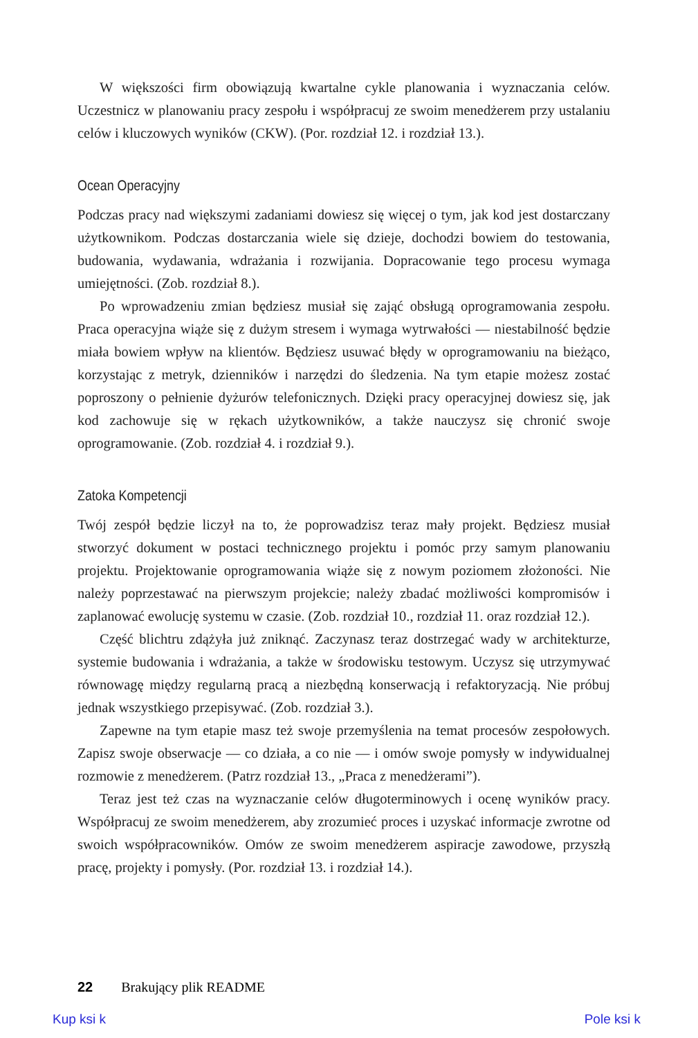W większości firm obowiązują kwartalne cykle planowania i wyznaczania celów. Uczestnicz w planowaniu pracy zespołu i współpracuj ze swoim menedżerem przy ustalaniu celów i kluczowych wyników (CKW). (Por. rozdział 12. i rozdział 13.).
Ocean Operacyjny
Podczas pracy nad większymi zadaniami dowiesz się więcej o tym, jak kod jest dostarczany użytkownikom. Podczas dostarczania wiele się dzieje, dochodzi bowiem do testowania, budowania, wydawania, wdrażania i rozwijania. Dopracowanie tego procesu wymaga umiejętności. (Zob. rozdział 8.).
Po wprowadzeniu zmian będziesz musiał się zająć obsługą oprogramowania zespołu. Praca operacyjna wiąże się z dużym stresem i wymaga wytrwałości — niestabilność będzie miała bowiem wpływ na klientów. Będziesz usuwać błędy w oprogramowaniu na bieżąco, korzystając z metryk, dzienników i narzędzi do śledzenia. Na tym etapie możesz zostać poproszony o pełnienie dyżurów telefonicznych. Dzięki pracy operacyjnej dowiesz się, jak kod zachowuje się w rękach użytkowników, a także nauczysz się chronić swoje oprogramowanie. (Zob. rozdział 4. i rozdział 9.).
Zatoka Kompetencji
Twój zespół będzie liczył na to, że poprowadzisz teraz mały projekt. Będziesz musiał stworzyć dokument w postaci technicznego projektu i pomóc przy samym planowaniu projektu. Projektowanie oprogramowania wiąże się z nowym poziomem złożoności. Nie należy poprzestawać na pierwszym projekcie; należy zbadać możliwości kompromisów i zaplanować ewolucję systemu w czasie. (Zob. rozdział 10., rozdział 11. oraz rozdział 12.).
Część blichtru zdążyła już zniknąć. Zaczynasz teraz dostrzegać wady w architekturze, systemie budowania i wdrażania, a także w środowisku testowym. Uczysz się utrzymywać równowagę między regularną pracą a niezbędną konserwacją i refaktoryzacją. Nie próbuj jednak wszystkiego przepisywać. (Zob. rozdział 3.).
Zapewne na tym etapie masz też swoje przemyślenia na temat procesów zespołowych. Zapisz swoje obserwacje — co działa, a co nie — i omów swoje pomysły w indywidualnej rozmowie z menedżerem. (Patrz rozdział 13., „Praca z menedżerami”).
Teraz jest też czas na wyznaczanie celów długoterminowych i ocenę wyników pracy. Współpracuj ze swoim menedżerem, aby zrozumieć proces i uzyskać informacje zwrotne od swoich współpracowników. Omów ze swoim menedżerem aspiracje zawodowe, przyszłą pracę, projekty i pomysły. (Por. rozdział 13. i rozdział 14.).
22 Brakujący plik README
Kup ksi k Pole ksi k